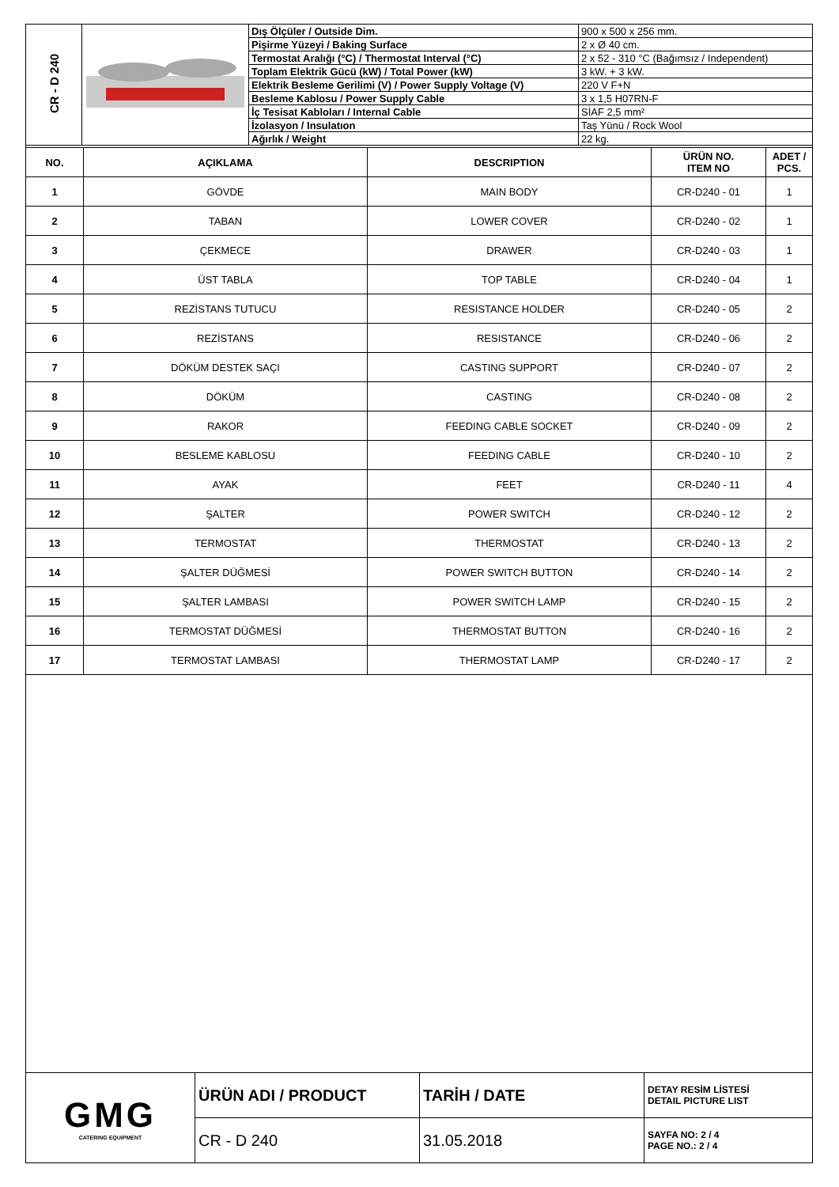| CR - D 240 | | Dış Ölçüler / Outside Dim. | 900 x 500 x 256 mm. |
| | | Pişirme Yüzeyi / Baking Surface | 2 x Ø 40 cm. |
| | | Termostat Aralığı (°C) / Thermostat Interval (°C) | 2 x 52 - 310 °C (Bağımsız / Independent) |
| | | Toplam Elektrik Gücü (kW) / Total Power (kW) | 3 kW. + 3 kW. |
| | | Elektrik Besleme Gerilimi (V) / Power Supply Voltage (V) | 220 V F+N |
| | | Besleme Kablosu / Power Supply Cable | 3 x 1,5 H07RN-F |
| | | İç Tesisat Kabloları / Internal Cable | SİAF 2,5 mm² |
| | | İzolasyon / Insulatıon | Taş Yünü / Rock Wool |
| | | Ağırlık / Weight | 22 kg. |
| NO. | AÇIKLAMA | DESCRIPTION | ÜRÜN NO. ITEM NO | ADET / PCS. |
| --- | --- | --- | --- | --- |
| 1 | GÖVDE | MAIN BODY | CR-D240 - 01 | 1 |
| 2 | TABAN | LOWER COVER | CR-D240 - 02 | 1 |
| 3 | ÇEKMECE | DRAWER | CR-D240 - 03 | 1 |
| 4 | ÜST TABLA | TOP TABLE | CR-D240 - 04 | 1 |
| 5 | REZİSTANS TUTUCU | RESISTANCE HOLDER | CR-D240 - 05 | 2 |
| 6 | REZİSTANS | RESISTANCE | CR-D240 - 06 | 2 |
| 7 | DÖKÜM DESTEK SAÇI | CASTING SUPPORT | CR-D240 - 07 | 2 |
| 8 | DÖKÜM | CASTING | CR-D240 - 08 | 2 |
| 9 | RAKOR | FEEDING CABLE SOCKET | CR-D240 - 09 | 2 |
| 10 | BESLEME KABLOSU | FEEDING CABLE | CR-D240 - 10 | 2 |
| 11 | AYAK | FEET | CR-D240 - 11 | 4 |
| 12 | ŞALTER | POWER SWITCH | CR-D240 - 12 | 2 |
| 13 | TERMOSTAT | THERMOSTAT | CR-D240 - 13 | 2 |
| 14 | ŞALTER DÜĞMESİ | POWER SWITCH BUTTON | CR-D240 - 14 | 2 |
| 15 | ŞALTER LAMBASI | POWER SWITCH LAMP | CR-D240 - 15 | 2 |
| 16 | TERMOSTAT DÜĞMESİ | THERMOSTAT BUTTON | CR-D240 - 16 | 2 |
| 17 | TERMOSTAT LAMBASI | THERMOSTAT LAMP | CR-D240 - 17 | 2 |
| GMG CATERING EQUIPMENT | ÜRÜN ADI / PRODUCT | TARİH / DATE | DETAY RESİM LİSTESİ DETAIL PICTURE LIST |
| | CR - D 240 | 31.05.2018 | SAYFA NO: 2 / 4 PAGE NO.: 2 / 4 |